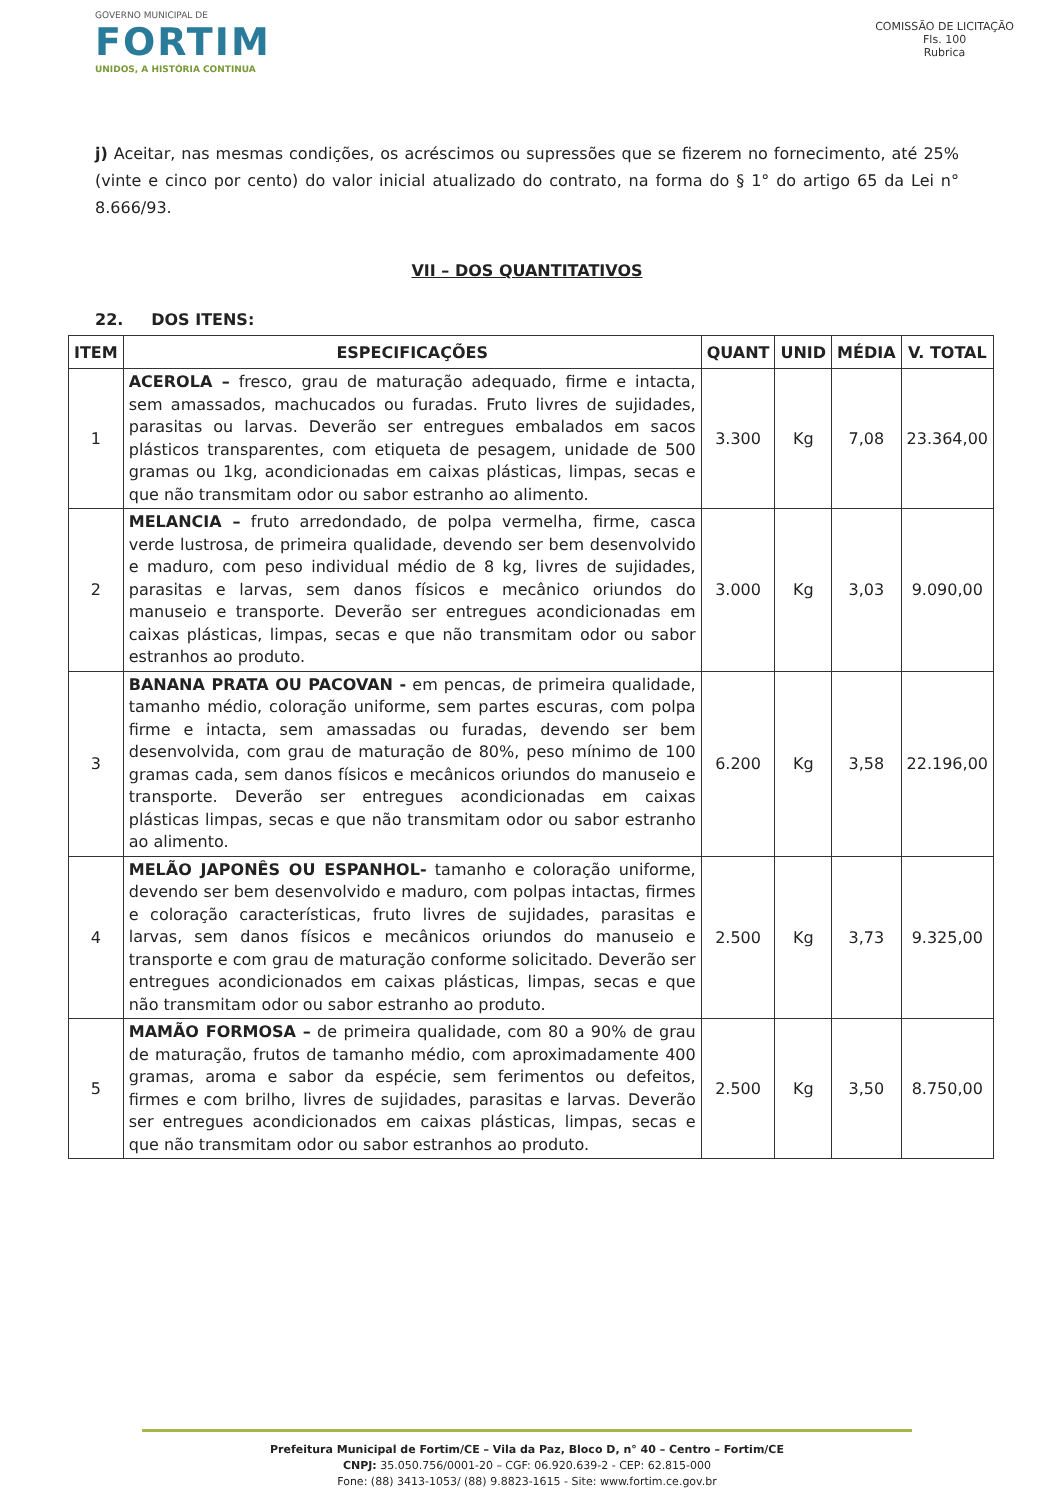GOVERNO MUNICIPAL DE
FORTIM
UNIDOS, A HISTÓRIA CONTINUA
COMISSÃO DE LICITAÇÃO
Fls. 100
Rubrica
j) Aceitar, nas mesmas condições, os acréscimos ou supressões que se fizerem no fornecimento, até 25% (vinte e cinco por cento) do valor inicial atualizado do contrato, na forma do § 1° do artigo 65 da Lei n° 8.666/93.
VII – DOS QUANTITATIVOS
22. DOS ITENS:
| ITEM | ESPECIFICAÇÕES | QUANT | UNID | MÉDIA | V. TOTAL |
| --- | --- | --- | --- | --- | --- |
| 1 | ACEROLA – fresco, grau de maturação adequado, firme e intacta, sem amassados, machucados ou furadas. Fruto livres de sujidades, parasitas ou larvas. Deverão ser entregues embalados em sacos plásticos transparentes, com etiqueta de pesagem, unidade de 500 gramas ou 1kg, acondicionadas em caixas plásticas, limpas, secas e que não transmitam odor ou sabor estranho ao alimento. | 3.300 | Kg | 7,08 | 23.364,00 |
| 2 | MELANCIA – fruto arredondado, de polpa vermelha, firme, casca verde lustrosa, de primeira qualidade, devendo ser bem desenvolvido e maduro, com peso individual médio de 8 kg, livres de sujidades, parasitas e larvas, sem danos físicos e mecânico oriundos do manuseio e transporte. Deverão ser entregues acondicionadas em caixas plásticas, limpas, secas e que não transmitam odor ou sabor estranhos ao produto. | 3.000 | Kg | 3,03 | 9.090,00 |
| 3 | BANANA PRATA OU PACOVAN - em pencas, de primeira qualidade, tamanho médio, coloração uniforme, sem partes escuras, com polpa firme e intacta, sem amassadas ou furadas, devendo ser bem desenvolvida, com grau de maturação de 80%, peso mínimo de 100 gramas cada, sem danos físicos e mecânicos oriundos do manuseio e transporte. Deverão ser entregues acondicionadas em caixas plásticas limpas, secas e que não transmitam odor ou sabor estranho ao alimento. | 6.200 | Kg | 3,58 | 22.196,00 |
| 4 | MELÃO JAPONÊS OU ESPANHOL- tamanho e coloração uniforme, devendo ser bem desenvolvido e maduro, com polpas intactas, firmes e coloração características, fruto livres de sujidades, parasitas e larvas, sem danos físicos e mecânicos oriundos do manuseio e transporte e com grau de maturação conforme solicitado. Deverão ser entregues acondicionados em caixas plásticas, limpas, secas e que não transmitam odor ou sabor estranho ao produto. | 2.500 | Kg | 3,73 | 9.325,00 |
| 5 | MAMÃO FORMOSA – de primeira qualidade, com 80 a 90% de grau de maturação, frutos de tamanho médio, com aproximadamente 400 gramas, aroma e sabor da espécie, sem ferimentos ou defeitos, firmes e com brilho, livres de sujidades, parasitas e larvas. Deverão ser entregues acondicionados em caixas plásticas, limpas, secas e que não transmitam odor ou sabor estranhos ao produto. | 2.500 | Kg | 3,50 | 8.750,00 |
Prefeitura Municipal de Fortim/CE – Vila da Paz, Bloco D, n° 40 – Centro – Fortim/CE
CNPJ: 35.050.756/0001-20 – CGF: 06.920.639-2 - CEP: 62.815-000
Fone: (88) 3413-1053/ (88) 9.8823-1615 - Site: www.fortim.ce.gov.br